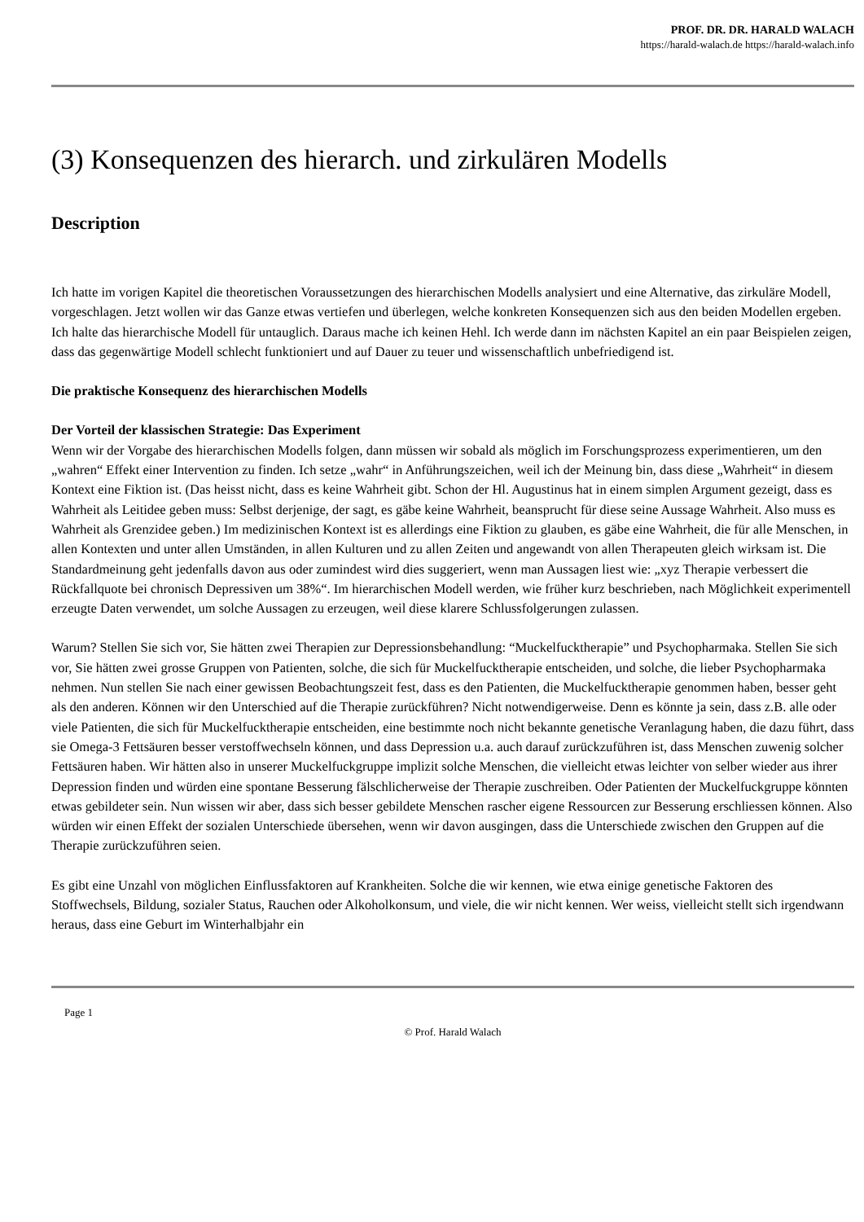PROF. DR. DR. HARALD WALACH
https://harald-walach.de https://harald-walach.info
(3) Konsequenzen des hierarch. und zirkulären Modells
Description
Ich hatte im vorigen Kapitel die theoretischen Voraussetzungen des hierarchischen Modells analysiert und eine Alternative, das zirkuläre Modell, vorgeschlagen. Jetzt wollen wir das Ganze etwas vertiefen und überlegen, welche konkreten Konsequenzen sich aus den beiden Modellen ergeben. Ich halte das hierarchische Modell für untauglich. Daraus mache ich keinen Hehl. Ich werde dann im nächsten Kapitel an ein paar Beispielen zeigen, dass das gegenwärtige Modell schlecht funktioniert und auf Dauer zu teuer und wissenschaftlich unbefriedigend ist.
Die praktische Konsequenz des hierarchischen Modells
Der Vorteil der klassischen Strategie: Das Experiment
Wenn wir der Vorgabe des hierarchischen Modells folgen, dann müssen wir sobald als möglich im Forschungsprozess experimentieren, um den „wahren“ Effekt einer Intervention zu finden. Ich setze „wahr“ in Anführungszeichen, weil ich der Meinung bin, dass diese „Wahrheit“ in diesem Kontext eine Fiktion ist. (Das heisst nicht, dass es keine Wahrheit gibt. Schon der Hl. Augustinus hat in einem simplen Argument gezeigt, dass es Wahrheit als Leitidee geben muss: Selbst derjenige, der sagt, es gäbe keine Wahrheit, beansprucht für diese seine Aussage Wahrheit. Also muss es Wahrheit als Grenzidee geben.) Im medizinischen Kontext ist es allerdings eine Fiktion zu glauben, es gäbe eine Wahrheit, die für alle Menschen, in allen Kontexten und unter allen Umständen, in allen Kulturen und zu allen Zeiten und angewandt von allen Therapeuten gleich wirksam ist. Die Standardmeinung geht jedenfalls davon aus oder zumindest wird dies suggeriert, wenn man Aussagen liest wie: „xyz Therapie verbessert die Rückfallquote bei chronisch Depressiven um 38%“. Im hierarchischen Modell werden, wie früher kurz beschrieben, nach Möglichkeit experimentell erzeugte Daten verwendet, um solche Aussagen zu erzeugen, weil diese klarere Schlussfolgerungen zulassen.
Warum? Stellen Sie sich vor, Sie hätten zwei Therapien zur Depressionsbehandlung: “Muckelfucktherapie” und Psychopharmaka. Stellen Sie sich vor, Sie hätten zwei grosse Gruppen von Patienten, solche, die sich für Muckelfucktherapie entscheiden, und solche, die lieber Psychopharmaka nehmen. Nun stellen Sie nach einer gewissen Beobachtungszeit fest, dass es den Patienten, die Muckelfucktherapie genommen haben, besser geht als den anderen. Können wir den Unterschied auf die Therapie zurückführen? Nicht notwendigerweise. Denn es könnte ja sein, dass z.B. alle oder viele Patienten, die sich für Muckelfucktherapie entscheiden, eine bestimmte noch nicht bekannte genetische Veranlagung haben, die dazu führt, dass sie Omega-3 Fettsäuren besser verstoffwechseln können, und dass Depression u.a. auch darauf zurückzuführen ist, dass Menschen zuwenig solcher Fettsäuren haben. Wir hätten also in unserer Muckelfuckgruppe implizit solche Menschen, die vielleicht etwas leichter von selber wieder aus ihrer Depression finden und würden eine spontane Besserung fälschlicherweise der Therapie zuschreiben. Oder Patienten der Muckelfuckgruppe könnten etwas gebildeter sein. Nun wissen wir aber, dass sich besser gebildete Menschen rascher eigene Ressourcen zur Besserung erschliessen können. Also würden wir einen Effekt der sozialen Unterschiede übersehen, wenn wir davon ausgingen, dass die Unterschiede zwischen den Gruppen auf die Therapie zurückzuführen seien.
Es gibt eine Unzahl von möglichen Einflussfaktoren auf Krankheiten. Solche die wir kennen, wie etwa einige genetische Faktoren des Stoffwechsels, Bildung, sozialer Status, Rauchen oder Alkoholkonsum, und viele, die wir nicht kennen. Wer weiss, vielleicht stellt sich irgendwann heraus, dass eine Geburt im Winterhalbjahr ein
Page 1
© Prof. Harald Walach